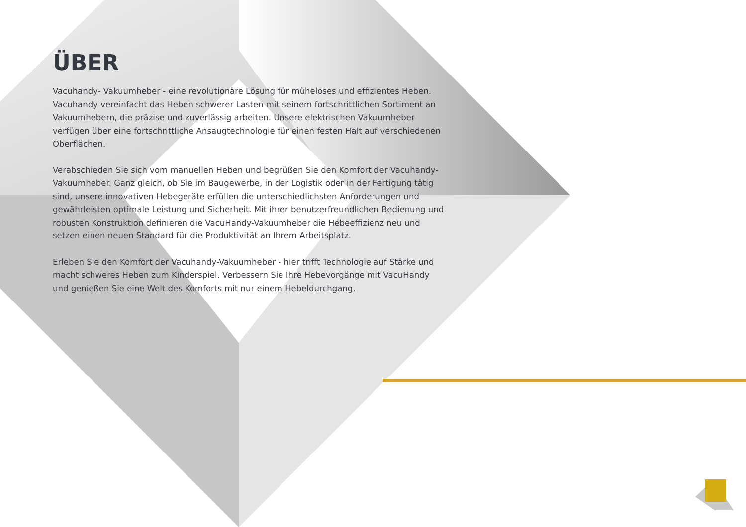ÜBER
Vacuhandy- Vakuumheber - eine revolutionäre Lösung für müheloses und effizientes Heben. Vacuhandy vereinfacht das Heben schwerer Lasten mit seinem fortschrittlichen Sortiment an Vakuumhebern, die präzise und zuverlässig arbeiten. Unsere elektrischen Vakuumheber verfügen über eine fortschrittliche Ansaugtechnologie für einen festen Halt auf verschiedenen Oberflächen.
Verabschieden Sie sich vom manuellen Heben und begrüßen Sie den Komfort der Vacuhandy-Vakuumheber. Ganz gleich, ob Sie im Baugewerbe, in der Logistik oder in der Fertigung tätig sind, unsere innovativen Hebegeräte erfüllen die unterschiedlichsten Anforderungen und gewährleisten optimale Leistung und Sicherheit. Mit ihrer benutzerfreundlichen Bedienung und robusten Konstruktion definieren die VacuHandy-Vakuumheber die Hebeeffizienz neu und setzen einen neuen Standard für die Produktivität an Ihrem Arbeitsplatz.
Erleben Sie den Komfort der Vacuhandy-Vakuumheber - hier trifft Technologie auf Stärke und macht schweres Heben zum Kinderspiel. Verbessern Sie Ihre Hebevorgänge mit VacuHandy und genießen Sie eine Welt des Komforts mit nur einem Hebeldurchgang.